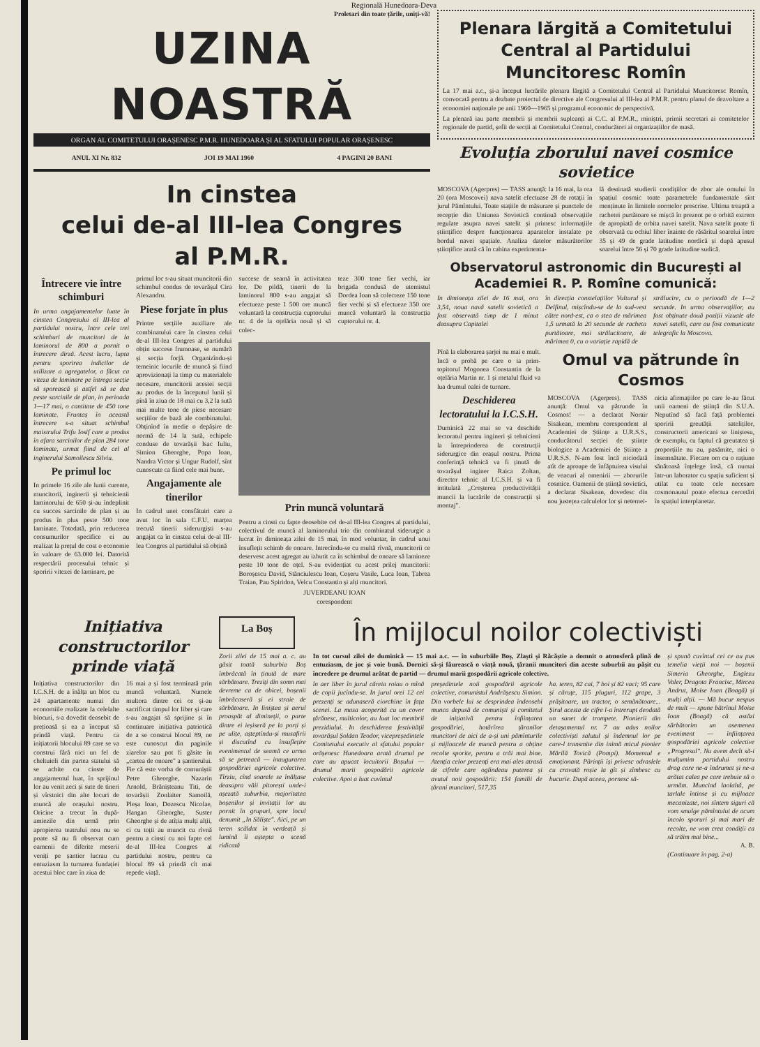Regională Hunedoara-Deva
Proletari din toate țările, uniți-vă!
UZINA NOASTRĂ
ORGAN AL COMITETULUI ORAȘENESC P.M.R. HUNEDOARA ȘI AL SFATULUI POPULAR ORAȘENESC
ANUL XI Nr. 832 JOI 19 MAI 1960 4 PAGINI 20 BANI
In cinstea
celui de-al III-lea Congres
al P.M.R.
Întrecere vie între schimburi
In urma angajamentelor luate în cinstea Congresului al III-lea al partidului nostru, între cele trei schimburi de muncitori de la laminorul de 800 a pornit o întrecere dirză. Acest lucru, lupta pentru sporirea indicilor de utilizare a agregatelor, a făcut ca viteza de laminare pe întrega secție să sporească și astfel să se dea peste sarcinile de plan, in perioada 1—17 mai, o cantitate de 450 tone laminate. Fruntaș în această întrecere s-a situat schimbul maistrului Trifu Iosif care a produs în afara sarcinilor de plan 284 tone laminate, urmat fiind de cel al inginerului Samoilescu Silviu.
Pe primul loc
In primele 16 zile ale lunii curente, muncitorii, inginerii și tehnicienii laminorului de 650 și-au îndeplinit cu succes sarcinile de plan și au produs în plus peste 500 tone laminate. Totodată, prin reducerea consumurilor specifice ei au realizat la prețul de cost o economie în valoare de 63.000 lei. Datorită respectării procesului tehnic și sporirii vitezei de laminare, pe
primul loc s-au situat muncitorii din schimbul condus de tovarășul Cira Alexandru.
Piese forjate în plus
Printre secțiile auxiliare ale combinatului care în cinstea celui de-al III-lea Congres al partidului obțin succese frumoase, se numără și secția forjă. Organizîndu-și temeinic locurile de muncă și fiind aprovizionați la timp cu materialele necesare, muncitorii acestei secții au produs de la începutul lunii și pînă în ziua de 18 mai cu 3,2 la sută mai multe tone de piese necesare secțiilor de bază ale combinatului. Obținînd în medie o depășire de normă de 14 la sută, echipele conduse de tovarășii Isac Iuliu, Simion Gheorghe, Popa Ioan, Nandra Victor și Ungur Rudolf, sînt cunoscute ca fiind cele mai bune.
Angajamente ale tinerilor
In cadrul unei consfătuiri care a avut loc în sala C.F.U. marțea trecută tinerii siderurgiști s-au angajat ca în cinstea celui de-al III-lea Congres al partidului să obțină
succese de seamă în activitatea lor. De pildă, tinerii de la laminorul 800 s-au angajat să efectueze peste 1 500 ore muncă voluntară la construcția cuptorului nr. 4 de la oțelăria nouă și să colec-
teze 300 tone fier vechi, iar brigada condusă de utemistul Dordea Ioan să colecteze 150 tone fier vechi și să efectueze 350 ore muncă voluntară la construcția cuptorului nr. 4.
Prin muncă voluntară
Pentru a cinsti cu fapte deosebite cel de-al III-lea Congres al partidului, colectivul de muncă al laminorului trio din combinatul siderurgic a lucrat în dimineața zilei de 15 mai, în mod voluntar, în cadrul unui însuflețit schimb de onoare. Intrecîndu-se cu multă rîvnă, muncitorii ce deservesc acest agregat au izbutit ca în schimbul de onoare să lamineze peste 10 tone de oțel. S-au evidențiat cu acest prilej muncitorii: Boroșescu David, Stănciulescu Ioan, Coșeru Vasile, Luca Ioan, Țabrea Traian, Pau Spiridon, Velcu Constantin și alți muncitori.
JUVERDEANU IOAN
corespondent
Plenara lărgită a Comitetului Central al Partidului Muncitoresc Romîn
La 17 mai a.c., și-a început lucrările plenara lărgită a Comitetului Central al Partidului Muncitoresc Romîn, convocată pentru a dezbate proiectul de directive ale Congresului al III-lea al P.M.R. pentru planul de dezvoltare a economiei naționale pe anii 1960—1965 și programul economic de perspectivă.
La plenară iau parte membrii și membrii supleanți ai C.C. al P.M.R., miniștri, primii secretari ai comitetelor regionale de partid, șefii de secții ai Comitetului Central, conducători ai organizațiilor de masă.
Evoluția zborului navei cosmice sovietice
MOSCOVA (Agerpres) — TASS anunță: la 16 mai, la ora 20 (ora Moscovei) nava satelit efectuase 28 de rotații în jurul Pămîntului. Toate stațiile de măsurare și punctele de recepție din Uniunea Sovietică continuă observațiile regulate asupra navei satelit și primesc informațiile științifice despre funcționarea aparatelor instalate pe bordul navei spațiale. Analiza datelor măsurătorilor științifice arată că în cabina experimenta-
lă destinată studierii condițiilor de zbor ale omului în spațiul cosmic toate parametrele fundamentale sînt menținute în limitele normelor prescrise. Ultima treaptă a rachetei purtătoare se mișcă în prezent pe o orbită extrem de apropiată de orbita navei satelit. Nava satelit poate fi observată cu ochiul liber înainte de răsăritul soarelui între 35 și 49 de grade latitudine nordică și după apusul soarelui între 56 și 70 grade latitudine sudică.
Observatorul astronomic din București al Academiei R. P. Romîne comunică:
In dimineața zilei de 16 mai, ora 3,54, noua navă satelit sovietică a fost observată timp de 1 minut deasupra Capitalei
în direcția constelațiilor Vulturul și Delfinul, mișcîndu-se de la sud-vest către nord-est, ca o stea de mărimea 1,5 urmată la 20 secunde de racheta purtătoare, mai strălucitoare, de mărimea 0, cu o variație rapidă de
strălucire, cu o perioadă de 1—2 secunde. In urma observațiilor, au fost obținute două poziții vizuale ale navei satelit, care au fost comunicate telegrafic la Moscova.
Pînă la elaborarea șarjei nu mai e mult. Incă o probă pe care o ia prim-topitorul Mogonea Constantin de la oțelăria Martin nr. 1 și metalul fluid va lua drumul oalei de turnare.
Deschiderea lectoratului la I.C.S.H.
Duminică 22 mai se va deschide lectoratul pentru ingineri și tehnicieni la întreprinderea de construcții siderurgice din orașul nostru. Prima conferință tehnică va fi ținută de tovarășul inginer Raica Zoltan, director tehnic al I.C.S.H. și va fi intitulată „Creșterea productivității muncii la lucrările de construcții și montaj".
Omul va pătrunde în Cosmos
MOSCOVA (Agerpres). TASS anunță: Omul va pătrunde în Cosmos! — a declarat Norair Sisakean, membru corespondent al Academiei de Științe a U.R.S.S., conducătorul secției de științe biologice a Academiei de Științe a U.R.S.S. N-am fost încă niciodată atît de aproape de înfăptuirea visului de veacuri al omenirii — zborurile cosmice. Oamenii de știință sovietici, a declarat Sisakean, dovedesc din nou justețea calculelor lor și netemei-
nicia afirmațiilor pe care le-au făcut unii oameni de știință din S.U.A. Neputînd să facă față problemei sporirii greutății sateliților, constructorii americani se liniștesu, de exemplu, cu faptul că greutatea și proporțiile nu au, pasămite, nici o însemnătate. Fiecare om cu o rațiune sănătoasă înțelege însă, că numai într-un laborator cu spațiu suficient și utilat cu toate cele necesare cosmonautul poate efectua cercetări în spațiul interplanetar.
Inițiativa constructorilor prinde viață
Inițiativa constructorilor din I.C.S.H. de a înălța un bloc cu 24 apartamente numai din economiile realizate la celelalte blocuri, s-a dovedit deosebit de prețioasă și ea a început să prindă viață. Pentru ca inițiatorii blocului 89 care se va construi fără nici un fel de cheltuieli din partea statului să se achite cu cinste de angajamentul luat, în sprijinul lor au venit zeci și sute de tineri și vîrstnici din alte locuri de muncă ale orașului nostru. Oricine a trecut în după-amiezile din urmă prin apropierea teatrului nou nu se poate să nu fi observat cum oamenii de diferite meserii veniți pe șantier lucrau cu entuziasm la turnarea fundației acestui bloc care în ziua de
16 mai a și fost terminată prin muncă voluntară. Numele multora dintre cei ce și-au sacrificat timpul lor liber și care s-au angajat să sprijine și în continuare inițiativa patriotică de a se construi blocul 89, ne este cunoscut din paginile ziarelor sau pot fi găsite în „cartea de onoare" a șantierului. Fie că este vorba de comuniștii Petre Gheorghe, Nazarin Arnold, Brănișteanu Titi, de tovarășii Zonlaiter Samoilă, Pleșa Ioan, Dozescu Nicolae, Hangan Gheorghe, Suster Gheorghe și de atîția mulți alții, ci cu toții au muncit cu rîvnă pentru a cinsti cu noi fapte cel de-al III-lea Congres al partidului nostru, pentru ca blocul 89 să prindă cît mai repede viață.
La Boș
În mijlocul noilor colectiviști
Zorii zilei de 15 mai a. c. au găsit toată suburbia Boș îmbrăcată în ținută de mare sărbătoare. Treziți din somn mai devreme ca de obicei, boșenii îmbrăcaseră și ei straie de sărbătoare. In liniștea și aerul proaspăt al dimineții, o parte dintre ei ieșiseră pe la porți și pe ulițe, așteptîndu-și musafirii și discutînd cu însuflețire evenimentul de seamă ce urma să se petreacă — inaugurarea gospodăriei agricole colective. Tîrziu, cînd soarele se înălțase deasupra văii pitorești unde-i așezată suburbia, majoritatea boșenilor și invitații lor au pornit în grupuri, spre locul denumit „In Săliște". Aici, pe un teren scăldat în verdeață și lumină îi aștepta o scenă ridicată
In tot cursul zilei de duminică — 15 mai a.c. — în suburbiile Boș, Zlaști și Răcăștie a domnit o atmosferă plină de entuziasm, de joc și voie bună. Dornici să-și făurească o viață nouă, țăranii muncitori din aceste suburbii au pășit cu încredere pe drumul arătat de partid — drumul marii gospodării agricole colective.
în aer liber în jurul căreia roiau o mînă de copii jucîndu-se. In jurul orei 12 cei prezenți se adunaseră ciorchine în fața scenei. La masa acoperită cu un covor țărănesc, multicolor, au luat loc membrii prezidiului. In deschiderea festivității tovarășul Șoldan Teodor, vicepreședintele Comitetului executiv al sfatului popular orășenesc Hunedoara arată drumul pe care au apucat locuitorii Boșului — drumul marii gospodării agricole colective. Apoi a luat cuvîntul
președintele noii gospodării agricole colective, comunistul Andrășescu Simion. Din vorbele lui se desprindea îndeosebi munca depusă de comuniști și comitetul de inițiativă pentru înființarea gospodăriei, hotărîrea țăranilor muncitori de aici de a-și uni pămînturile și mijloacele de muncă pentru a obține recolte sporite, pentru a trăi mai bine. Atenția celor prezenți era mai ales atrasă de cifrele care oglindeau puterea și avutul noii gospodării: 154 familii de țărani muncitori, 517,35
ha. teren, 82 cai, 7 boi și 82 vaci; 95 care și căruțe, 115 pluguri, 112 grape, 3 prășitoare, un tractor, o semănătoare... Șirul acesta de cifre l-a întrerupt deodată un sunet de trompete. Pionierii din detașamentul nr. 7 au adus noilor colectiviști salutul și îndemnul lor pe care-l transmite din inimă micul pionier Mărilă Tovică (Pompi). Momentul e emoționant. Părinții își privesc odraslele cu cravată roșie la gît și zîmbesc cu bucurie. După aceea, pornesc să-
și spună cuvîntul cei ce au pus temelia vieții noi — boșenii Simeria Gheorghe, Englezu Valer, Dragota Francisc, Mircea Andrut, Moise Ioan (Boagă) și mulți alții. — Mă bucur nespus de mult — spune bătrînul Moise Ioan (Boagă) că astăzi sărbătorim un asemenea eveniment — înființarea gospodăriei agricole colective „Progresul". Nu avem decît să-i mulțumim partidului nostru drag care ne-a îndrumat și ne-a arătat calea pe care trebuie să o urmăm. Muncind laolaltă, pe tarlale întinse și cu mijloace mecanizate, noi sîntem siguri că vom smulge pămîntului de acum încolo sporuri și mai mari de recolte, ne vom crea condiții ca să trăim mai bine...
A. B.
(Continuare în pag. 2-a)